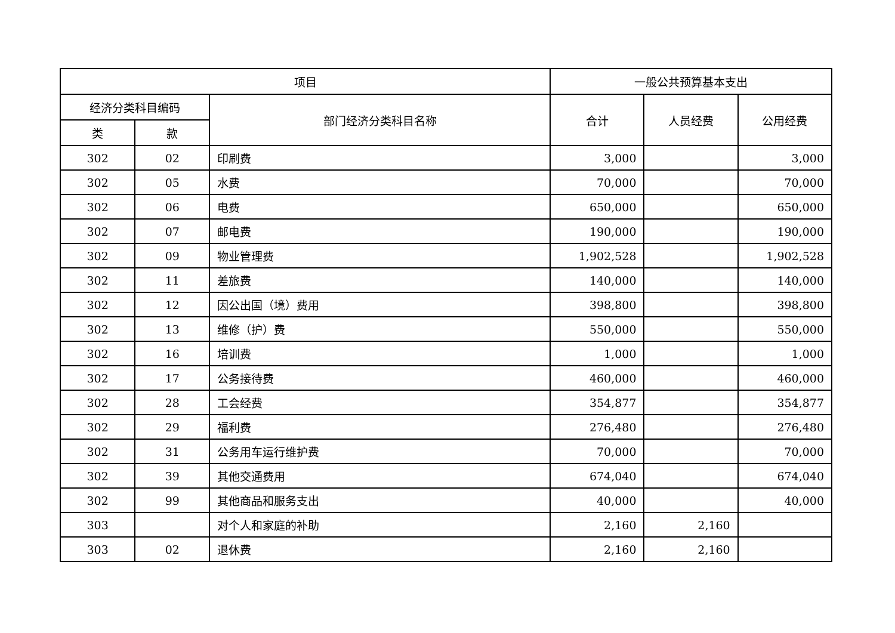| 项目 | | | 一般公共预算基本支出 | | |
| --- | --- | --- | --- | --- | --- |
| 经济分类科目编码 | | 部门经济分类科目名称 | 合计 | 人员经费 | 公用经费 |
| 类 | 款 | | | | |
| 302 | 02 | 印刷费 | 3,000 | | 3,000 |
| 302 | 05 | 水费 | 70,000 | | 70,000 |
| 302 | 06 | 电费 | 650,000 | | 650,000 |
| 302 | 07 | 邮电费 | 190,000 | | 190,000 |
| 302 | 09 | 物业管理费 | 1,902,528 | | 1,902,528 |
| 302 | 11 | 差旅费 | 140,000 | | 140,000 |
| 302 | 12 | 因公出国（境）费用 | 398,800 | | 398,800 |
| 302 | 13 | 维修（护）费 | 550,000 | | 550,000 |
| 302 | 16 | 培训费 | 1,000 | | 1,000 |
| 302 | 17 | 公务接待费 | 460,000 | | 460,000 |
| 302 | 28 | 工会经费 | 354,877 | | 354,877 |
| 302 | 29 | 福利费 | 276,480 | | 276,480 |
| 302 | 31 | 公务用车运行维护费 | 70,000 | | 70,000 |
| 302 | 39 | 其他交通费用 | 674,040 | | 674,040 |
| 302 | 99 | 其他商品和服务支出 | 40,000 | | 40,000 |
| 303 | | 对个人和家庭的补助 | 2,160 | 2,160 | |
| 303 | 02 | 退休费 | 2,160 | 2,160 | |